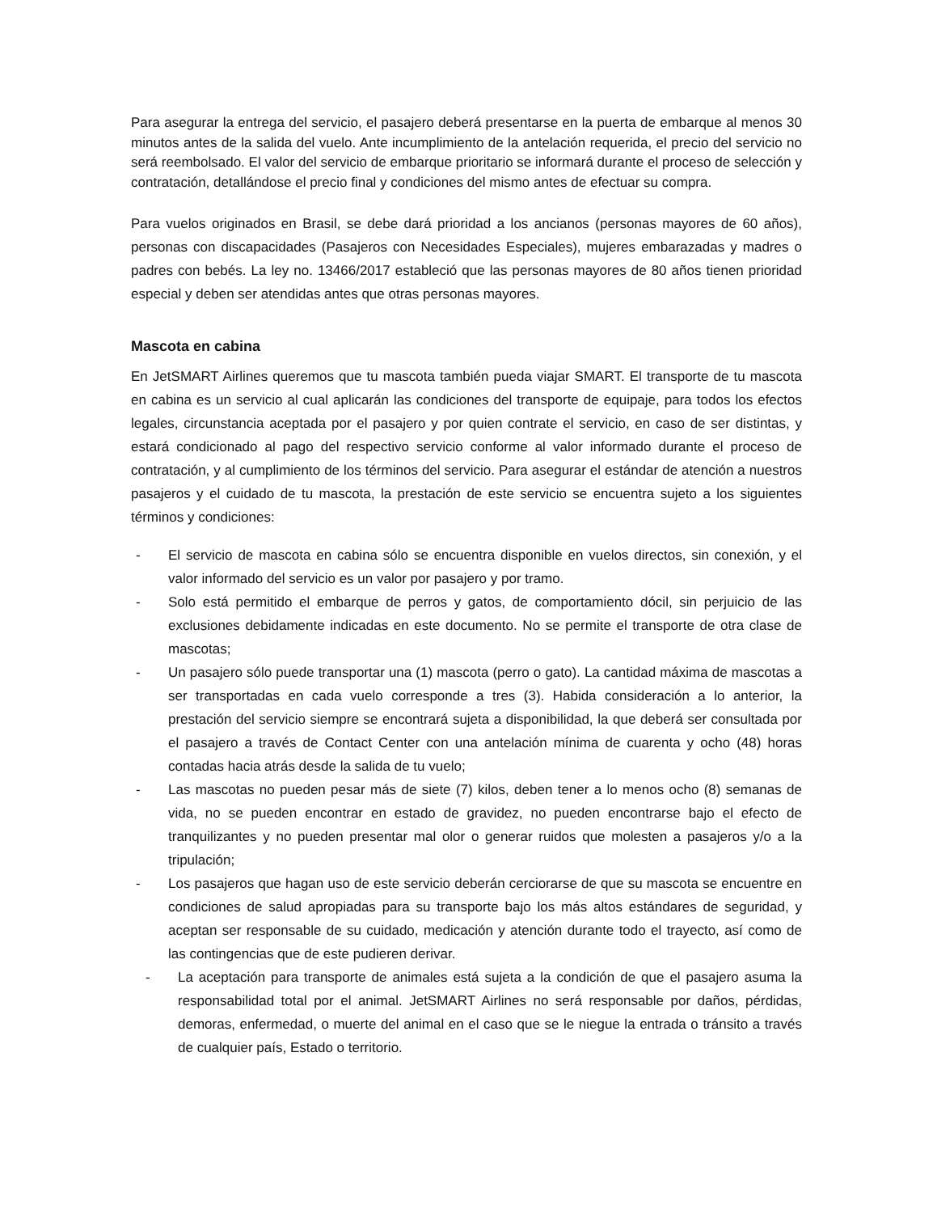Para asegurar la entrega del servicio, el pasajero deberá presentarse en la puerta de embarque al menos 30 minutos antes de la salida del vuelo. Ante incumplimiento de la antelación requerida, el precio del servicio no será reembolsado. El valor del servicio de embarque prioritario se informará durante el proceso de selección y contratación, detallándose el precio final y condiciones del mismo antes de efectuar su compra.
Para vuelos originados en Brasil, se debe dará prioridad a los ancianos (personas mayores de 60 años), personas con discapacidades (Pasajeros con Necesidades Especiales), mujeres embarazadas y madres o padres con bebés. La ley no. 13466/2017 estableció que las personas mayores de 80 años tienen prioridad especial y deben ser atendidas antes que otras personas mayores.
Mascota en cabina
En JetSMART Airlines queremos que tu mascota también pueda viajar SMART. El transporte de tu mascota en cabina es un servicio al cual aplicarán las condiciones del transporte de equipaje, para todos los efectos legales, circunstancia aceptada por el pasajero y por quien contrate el servicio, en caso de ser distintas, y estará condicionado al pago del respectivo servicio conforme al valor informado durante el proceso de contratación, y al cumplimiento de los términos del servicio. Para asegurar el estándar de atención a nuestros pasajeros y el cuidado de tu mascota, la prestación de este servicio se encuentra sujeto a los siguientes términos y condiciones:
- El servicio de mascota en cabina sólo se encuentra disponible en vuelos directos, sin conexión, y el valor informado del servicio es un valor por pasajero y por tramo.
- Solo está permitido el embarque de perros y gatos, de comportamiento dócil, sin perjuicio de las exclusiones debidamente indicadas en este documento. No se permite el transporte de otra clase de mascotas;
- Un pasajero sólo puede transportar una (1) mascota (perro o gato). La cantidad máxima de mascotas a ser transportadas en cada vuelo corresponde a tres (3). Habida consideración a lo anterior, la prestación del servicio siempre se encontrará sujeta a disponibilidad, la que deberá ser consultada por el pasajero a través de Contact Center con una antelación mínima de cuarenta y ocho (48) horas contadas hacia atrás desde la salida de tu vuelo;
- Las mascotas no pueden pesar más de siete (7) kilos, deben tener a lo menos ocho (8) semanas de vida, no se pueden encontrar en estado de gravidez, no pueden encontrarse bajo el efecto de tranquilizantes y no pueden presentar mal olor o generar ruidos que molesten a pasajeros y/o a la tripulación;
- Los pasajeros que hagan uso de este servicio deberán cerciorarse de que su mascota se encuentre en condiciones de salud apropiadas para su transporte bajo los más altos estándares de seguridad, y aceptan ser responsable de su cuidado, medicación y atención durante todo el trayecto, así como de las contingencias que de este pudieren derivar.
- La aceptación para transporte de animales está sujeta a la condición de que el pasajero asuma la responsabilidad total por el animal. JetSMART Airlines no será responsable por daños, pérdidas, demoras, enfermedad, o muerte del animal en el caso que se le niegue la entrada o tránsito a través de cualquier país, Estado o territorio.